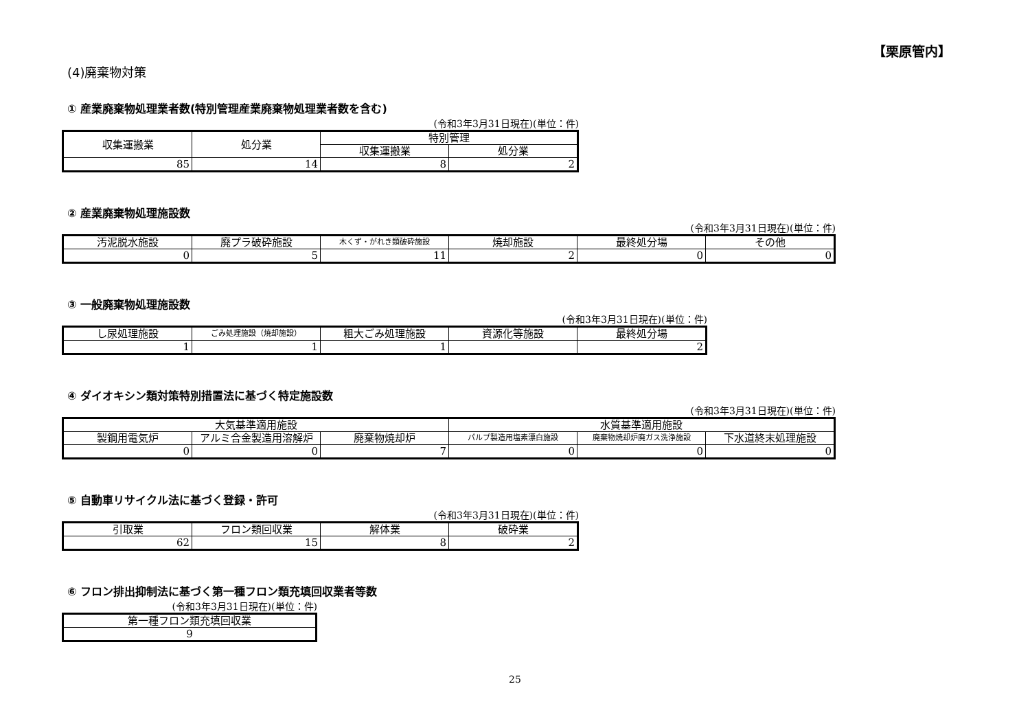【栗原管内】
(4)廃棄物対策
① 産業廃棄物処理業者数(特別管理産業廃棄物処理業者数を含む)
(令和3年3月31日現在)(単位：件)
| 収集運搬業 | 処分業 | 特別管理 | |
| --- | --- | --- | --- |
| | | 収集運搬業 | 処分業 |
| 85 | 14 | 8 | 2 |
② 産業廃棄物処理施設数
(令和3年3月31日現在)(単位：件)
| 汚泥脱水施設 | 廃プラ破砕施設 | 木くず・がれき類破砕施設 | 焼却施設 | 最終処分場 | その他 |
| --- | --- | --- | --- | --- | --- |
| 0 | 5 | 11 | 2 | 0 | 0 |
③ 一般廃棄物処理施設数
(令和3年3月31日現在)(単位：件)
| し尿処理施設 | ごみ処理施設（焼却施設） | 粗大ごみ処理施設 | 資源化等施設 | 最終処分場 |
| --- | --- | --- | --- | --- |
| 1 | 1 | 1 | | 2 |
④ ダイオキシン類対策特別措置法に基づく特定施設数
(令和3年3月31日現在)(単位：件)
| 大気基準適用施設 | | | 水質基準適用施設 | | |
| --- | --- | --- | --- | --- | --- |
| 製鋼用電気炉 | アルミ合金製造用溶解炉 | 廃棄物焼却炉 | パルプ製造用塩素漂白施設 | 廃棄物焼却炉廃ガス洗浄施設 | 下水道終末処理施設 |
| 0 | 0 | 7 | 0 | 0 | 0 |
⑤ 自動車リサイクル法に基づく登録・許可
(令和3年3月31日現在)(単位：件)
| 引取業 | フロン類回収業 | 解体業 | 破砕業 |
| --- | --- | --- | --- |
| 62 | 15 | 8 | 2 |
⑥ フロン排出抑制法に基づく第一種フロン類充填回収業者等数
(令和3年3月31日現在)(単位：件)
| 第一種フロン類充填回収業 |
| --- |
| 9 |
25